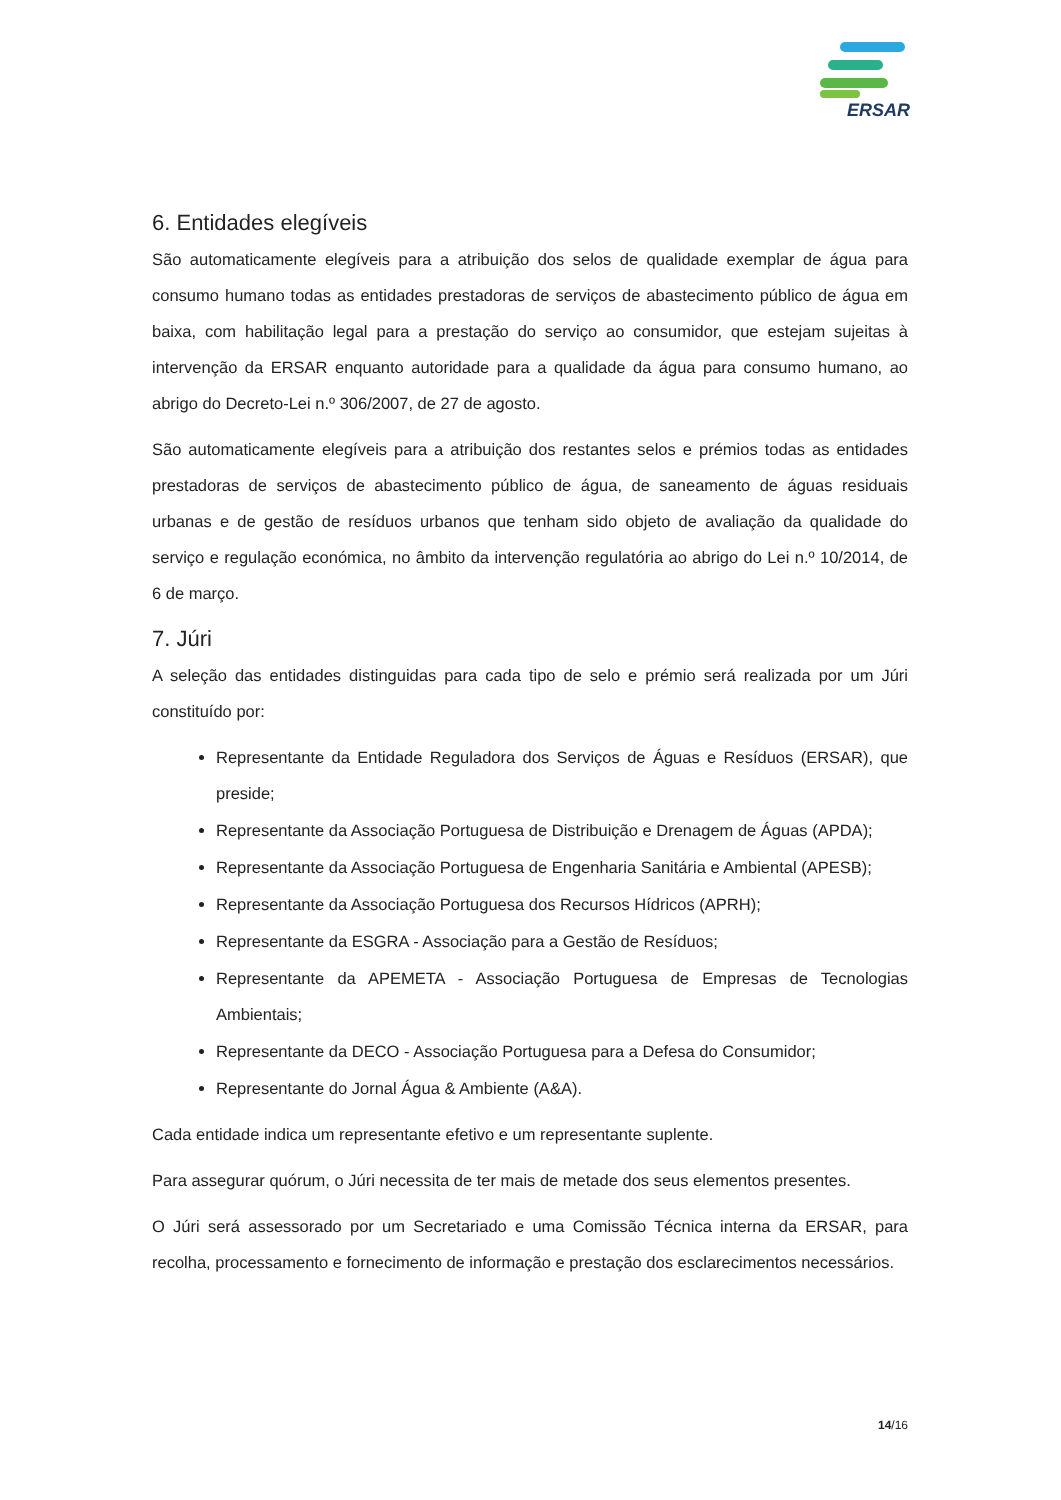ERSAR
6. Entidades elegíveis
São automaticamente elegíveis para a atribuição dos selos de qualidade exemplar de água para consumo humano todas as entidades prestadoras de serviços de abastecimento público de água em baixa, com habilitação legal para a prestação do serviço ao consumidor, que estejam sujeitas à intervenção da ERSAR enquanto autoridade para a qualidade da água para consumo humano, ao abrigo do Decreto-Lei n.º 306/2007, de 27 de agosto.
São automaticamente elegíveis para a atribuição dos restantes selos e prémios todas as entidades prestadoras de serviços de abastecimento público de água, de saneamento de águas residuais urbanas e de gestão de resíduos urbanos que tenham sido objeto de avaliação da qualidade do serviço e regulação económica, no âmbito da intervenção regulatória ao abrigo do Lei n.º 10/2014, de 6 de março.
7. Júri
A seleção das entidades distinguidas para cada tipo de selo e prémio será realizada por um Júri constituído por:
Representante da Entidade Reguladora dos Serviços de Águas e Resíduos (ERSAR), que preside;
Representante da Associação Portuguesa de Distribuição e Drenagem de Águas (APDA);
Representante da Associação Portuguesa de Engenharia Sanitária e Ambiental (APESB);
Representante da Associação Portuguesa dos Recursos Hídricos (APRH);
Representante da ESGRA - Associação para a Gestão de Resíduos;
Representante da APEMETA - Associação Portuguesa de Empresas de Tecnologias Ambientais;
Representante da DECO - Associação Portuguesa para a Defesa do Consumidor;
Representante do Jornal Água & Ambiente (A&A).
Cada entidade indica um representante efetivo e um representante suplente.
Para assegurar quórum, o Júri necessita de ter mais de metade dos seus elementos presentes.
O Júri será assessorado por um Secretariado e uma Comissão Técnica interna da ERSAR, para recolha, processamento e fornecimento de informação e prestação dos esclarecimentos necessários.
14/16